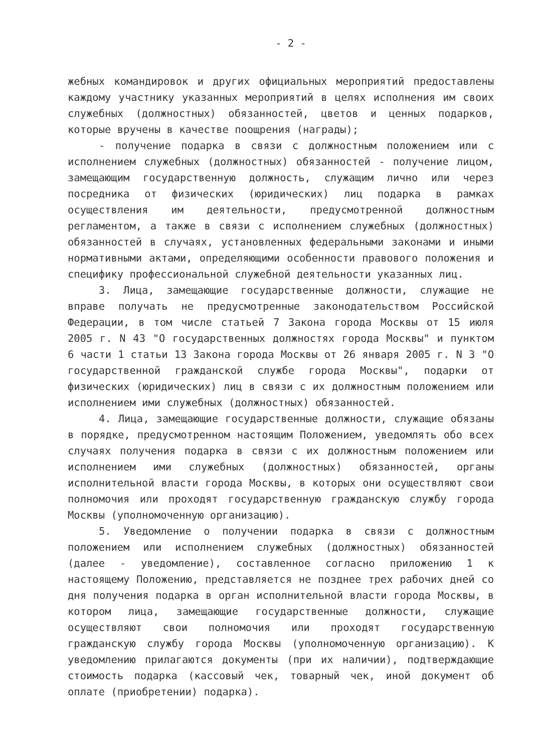- 2 -
жебных командировок и других официальных мероприятий предоставлены каждому участнику указанных мероприятий в целях исполнения им своих служебных (должностных) обязанностей, цветов и ценных подарков, которые вручены в качестве поощрения (награды);
- получение подарка в связи с должностным положением или с исполнением служебных (должностных) обязанностей - получение лицом, замещающим государственную должность, служащим лично или через посредника от физических (юридических) лиц подарка в рамках осуществления им деятельности, предусмотренной должностным регламентом, а также в связи с исполнением служебных (должностных) обязанностей в случаях, установленных федеральными законами и иными нормативными актами, определяющими особенности правового положения и специфику профессиональной служебной деятельности указанных лиц.
3. Лица, замещающие государственные должности, служащие не вправе получать не предусмотренные законодательством Российской Федерации, в том числе статьей 7 Закона города Москвы от 15 июля 2005 г. N 43 "О государственных должностях города Москвы" и пунктом 6 части 1 статьи 13 Закона города Москвы от 26 января 2005 г. N 3 "О государственной гражданской службе города Москвы", подарки от физических (юридических) лиц в связи с их должностным положением или исполнением ими служебных (должностных) обязанностей.
4. Лица, замещающие государственные должности, служащие обязаны в порядке, предусмотренном настоящим Положением, уведомлять обо всех случаях получения подарка в связи с их должностным положением или исполнением ими служебных (должностных) обязанностей, органы исполнительной власти города Москвы, в которых они осуществляют свои полномочия или проходят государственную гражданскую службу города Москвы (уполномоченную организацию).
5. Уведомление о получении подарка в связи с должностным положением или исполнением служебных (должностных) обязанностей (далее - уведомление), составленное согласно приложению 1 к настоящему Положению, представляется не позднее трех рабочих дней со дня получения подарка в орган исполнительной власти города Москвы, в котором лица, замещающие государственные должности, служащие осуществляют свои полномочия или проходят государственную гражданскую службу города Москвы (уполномоченную организацию). К уведомлению прилагаются документы (при их наличии), подтверждающие стоимость подарка (кассовый чек, товарный чек, иной документ об оплате (приобретении) подарка).